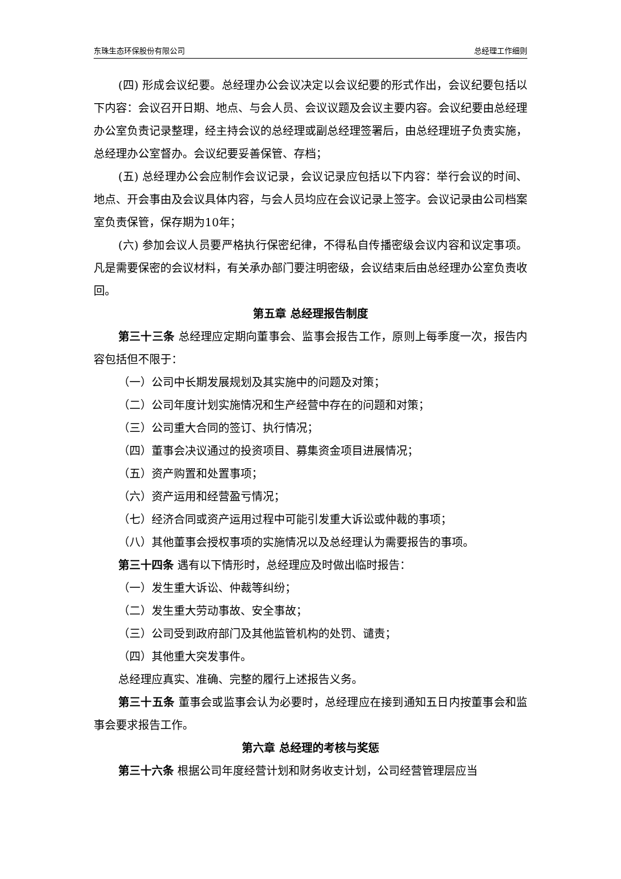东珠生态环保股份有限公司 总经理工作细则
(四) 形成会议纪要。总经理办公会议决定以会议纪要的形式作出，会议纪要包括以下内容：会议召开日期、地点、与会人员、会议议题及会议主要内容。会议纪要由总经理办公室负责记录整理，经主持会议的总经理或副总经理签署后，由总经理班子负责实施，总经理办公室督办。会议纪要妥善保管、存档；
(五) 总经理办公会应制作会议记录，会议记录应包括以下内容：举行会议的时间、地点、开会事由及会议具体内容，与会人员均应在会议记录上签字。会议记录由公司档案室负责保管，保存期为10年；
(六) 参加会议人员要严格执行保密纪律，不得私自传播密级会议内容和议定事项。凡是需要保密的会议材料，有关承办部门要注明密级，会议结束后由总经理办公室负责收回。
第五章 总经理报告制度
第三十三条 总经理应定期向董事会、监事会报告工作，原则上每季度一次，报告内容包括但不限于：
（一）公司中长期发展规划及其实施中的问题及对策；
（二）公司年度计划实施情况和生产经营中存在的问题和对策；
（三）公司重大合同的签订、执行情况；
（四）董事会决议通过的投资项目、募集资金项目进展情况；
（五）资产购置和处置事项；
（六）资产运用和经营盈亏情况；
（七）经济合同或资产运用过程中可能引发重大诉讼或仲裁的事项；
（八）其他董事会授权事项的实施情况以及总经理认为需要报告的事项。
第三十四条 遇有以下情形时，总经理应及时做出临时报告：
（一）发生重大诉讼、仲裁等纠纷；
（二）发生重大劳动事故、安全事故；
（三）公司受到政府部门及其他监管机构的处罚、谴责；
（四）其他重大突发事件。
总经理应真实、准确、完整的履行上述报告义务。
第三十五条 董事会或监事会认为必要时，总经理应在接到通知五日内按董事会和监事会要求报告工作。
第六章 总经理的考核与奖惩
第三十六条 根据公司年度经营计划和财务收支计划，公司经营管理层应当